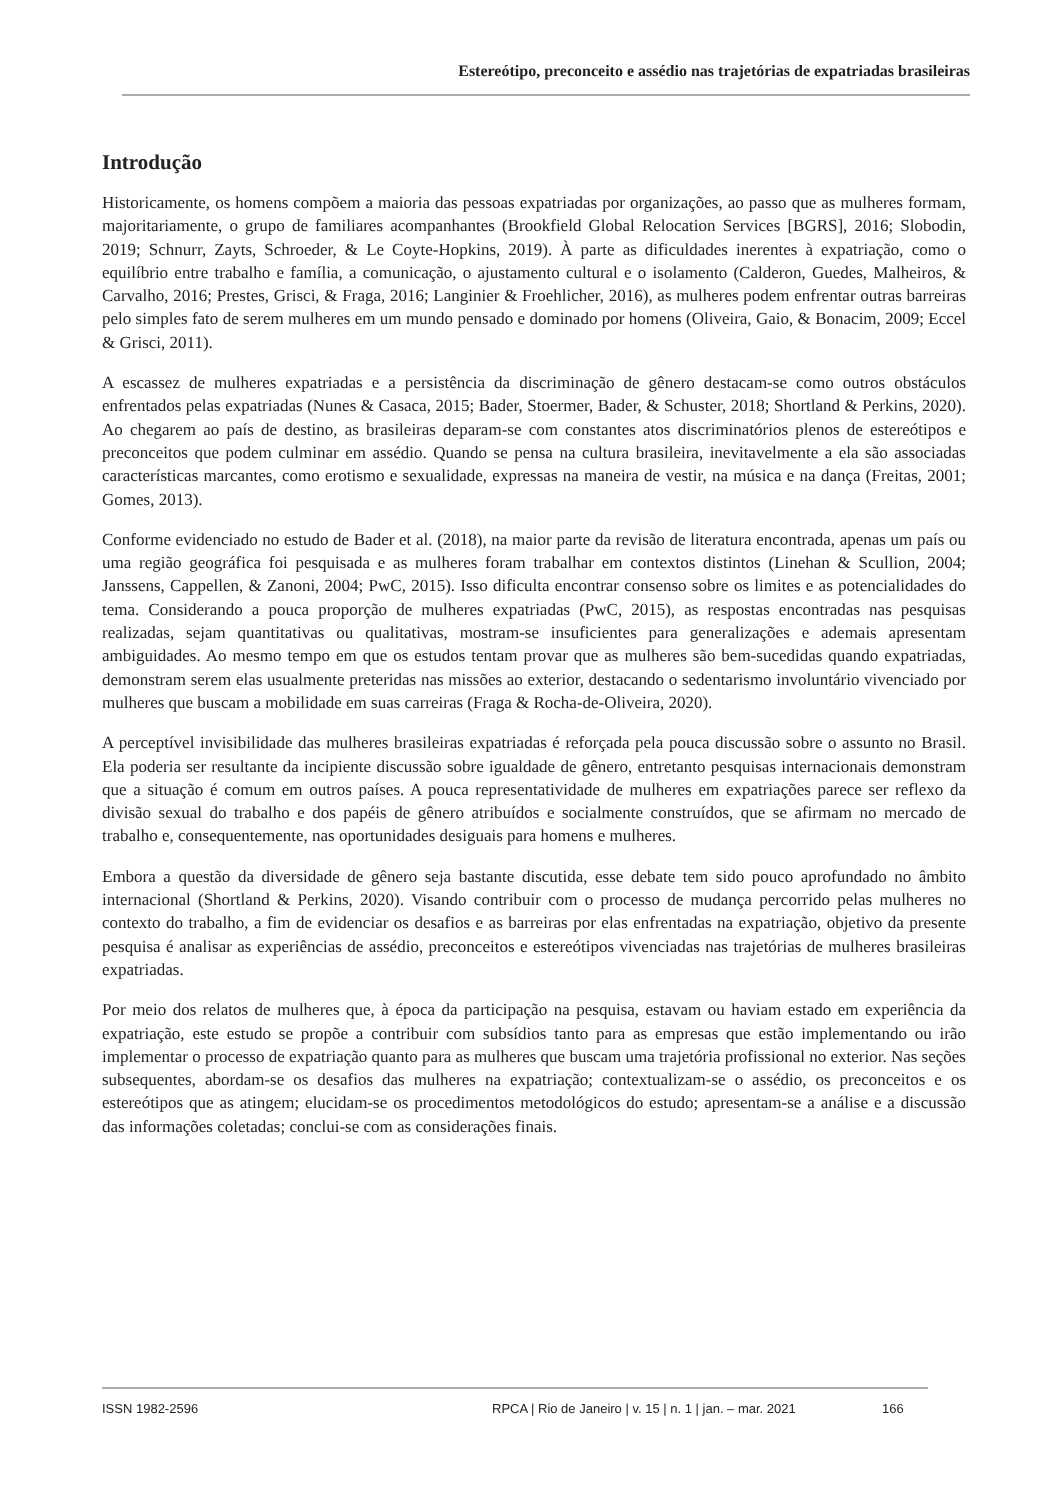Estereótipo, preconceito e assédio nas trajetórias de expatriadas brasileiras
Introdução
Historicamente, os homens compõem a maioria das pessoas expatriadas por organizações, ao passo que as mulheres formam, majoritariamente, o grupo de familiares acompanhantes (Brookfield Global Relocation Services [BGRS], 2016; Slobodin, 2019; Schnurr, Zayts, Schroeder, & Le Coyte-Hopkins, 2019). À parte as dificuldades inerentes à expatriação, como o equilíbrio entre trabalho e família, a comunicação, o ajustamento cultural e o isolamento (Calderon, Guedes, Malheiros, & Carvalho, 2016; Prestes, Grisci, & Fraga, 2016; Langinier & Froehlicher, 2016), as mulheres podem enfrentar outras barreiras pelo simples fato de serem mulheres em um mundo pensado e dominado por homens (Oliveira, Gaio, & Bonacim, 2009; Eccel & Grisci, 2011).
A escassez de mulheres expatriadas e a persistência da discriminação de gênero destacam-se como outros obstáculos enfrentados pelas expatriadas (Nunes & Casaca, 2015; Bader, Stoermer, Bader, & Schuster, 2018; Shortland & Perkins, 2020). Ao chegarem ao país de destino, as brasileiras deparam-se com constantes atos discriminatórios plenos de estereótipos e preconceitos que podem culminar em assédio. Quando se pensa na cultura brasileira, inevitavelmente a ela são associadas características marcantes, como erotismo e sexualidade, expressas na maneira de vestir, na música e na dança (Freitas, 2001; Gomes, 2013).
Conforme evidenciado no estudo de Bader et al. (2018), na maior parte da revisão de literatura encontrada, apenas um país ou uma região geográfica foi pesquisada e as mulheres foram trabalhar em contextos distintos (Linehan & Scullion, 2004; Janssens, Cappellen, & Zanoni, 2004; PwC, 2015). Isso dificulta encontrar consenso sobre os limites e as potencialidades do tema. Considerando a pouca proporção de mulheres expatriadas (PwC, 2015), as respostas encontradas nas pesquisas realizadas, sejam quantitativas ou qualitativas, mostram-se insuficientes para generalizações e ademais apresentam ambiguidades. Ao mesmo tempo em que os estudos tentam provar que as mulheres são bem-sucedidas quando expatriadas, demonstram serem elas usualmente preteridas nas missões ao exterior, destacando o sedentarismo involuntário vivenciado por mulheres que buscam a mobilidade em suas carreiras (Fraga & Rocha-de-Oliveira, 2020).
A perceptível invisibilidade das mulheres brasileiras expatriadas é reforçada pela pouca discussão sobre o assunto no Brasil. Ela poderia ser resultante da incipiente discussão sobre igualdade de gênero, entretanto pesquisas internacionais demonstram que a situação é comum em outros países. A pouca representatividade de mulheres em expatriações parece ser reflexo da divisão sexual do trabalho e dos papéis de gênero atribuídos e socialmente construídos, que se afirmam no mercado de trabalho e, consequentemente, nas oportunidades desiguais para homens e mulheres.
Embora a questão da diversidade de gênero seja bastante discutida, esse debate tem sido pouco aprofundado no âmbito internacional (Shortland & Perkins, 2020). Visando contribuir com o processo de mudança percorrido pelas mulheres no contexto do trabalho, a fim de evidenciar os desafios e as barreiras por elas enfrentadas na expatriação, objetivo da presente pesquisa é analisar as experiências de assédio, preconceitos e estereótipos vivenciadas nas trajetórias de mulheres brasileiras expatriadas.
Por meio dos relatos de mulheres que, à época da participação na pesquisa, estavam ou haviam estado em experiência da expatriação, este estudo se propõe a contribuir com subsídios tanto para as empresas que estão implementando ou irão implementar o processo de expatriação quanto para as mulheres que buscam uma trajetória profissional no exterior. Nas seções subsequentes, abordam-se os desafios das mulheres na expatriação; contextualizam-se o assédio, os preconceitos e os estereótipos que as atingem; elucidam-se os procedimentos metodológicos do estudo; apresentam-se a análise e a discussão das informações coletadas; conclui-se com as considerações finais.
ISSN 1982-2596 RPCA | Rio de Janeiro | v. 15 | n. 1 | jan. – mar. 2021 166